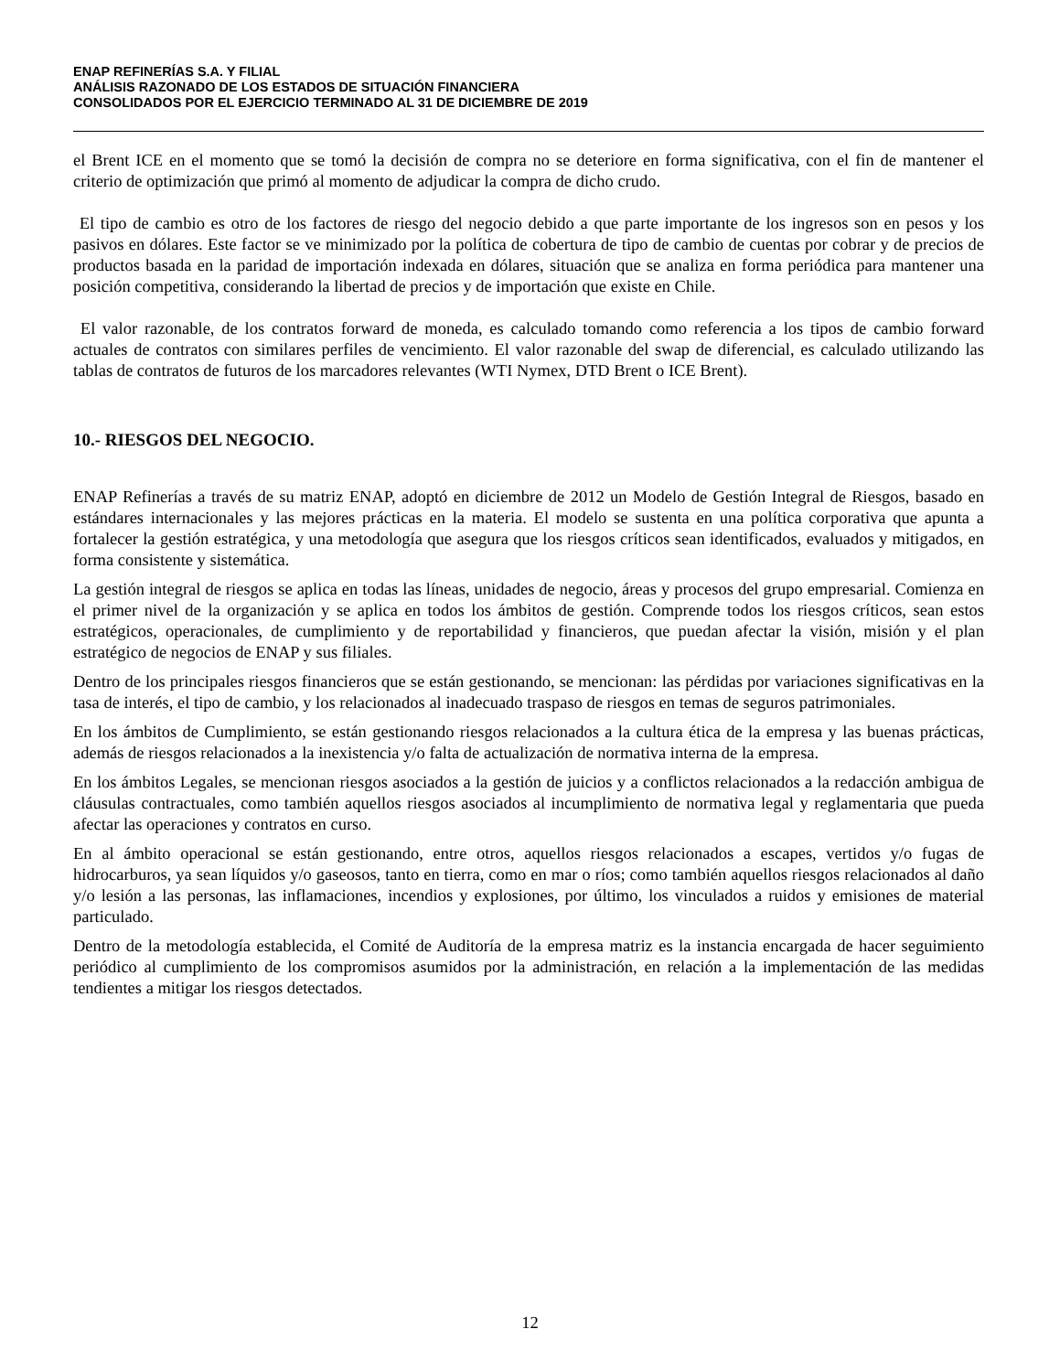ENAP REFINERÍAS S.A. Y FILIAL
ANÁLISIS RAZONADO DE LOS ESTADOS DE SITUACIÓN FINANCIERA
CONSOLIDADOS POR EL EJERCICIO TERMINADO AL 31 DE DICIEMBRE DE 2019
el Brent ICE en el momento que se tomó la decisión de compra no se deteriore en forma significativa, con el fin de mantener el criterio de optimización que primó al momento de adjudicar la compra de dicho crudo.
El tipo de cambio es otro de los factores de riesgo del negocio debido a que parte importante de los ingresos son en pesos y los pasivos en dólares. Este factor se ve minimizado por la política de cobertura de tipo de cambio de cuentas por cobrar y de precios de productos basada en la paridad de importación indexada en dólares, situación que se analiza en forma periódica para mantener una posición competitiva, considerando la libertad de precios y de importación que existe en Chile.
El valor razonable, de los contratos forward de moneda, es calculado tomando como referencia a los tipos de cambio forward actuales de contratos con similares perfiles de vencimiento. El valor razonable del swap de diferencial, es calculado utilizando las tablas de contratos de futuros de los marcadores relevantes (WTI Nymex, DTD Brent o ICE Brent).
10.- RIESGOS DEL NEGOCIO.
ENAP Refinerías a través de su matriz ENAP, adoptó en diciembre de 2012 un Modelo de Gestión Integral de Riesgos, basado en estándares internacionales y las mejores prácticas en la materia. El modelo se sustenta en una política corporativa que apunta a fortalecer la gestión estratégica, y una metodología que asegura que los riesgos críticos sean identificados, evaluados y mitigados, en forma consistente y sistemática.
La gestión integral de riesgos se aplica en todas las líneas, unidades de negocio, áreas y procesos del grupo empresarial. Comienza en el primer nivel de la organización y se aplica en todos los ámbitos de gestión. Comprende todos los riesgos críticos, sean estos estratégicos, operacionales, de cumplimiento y de reportabilidad y financieros, que puedan afectar la visión, misión y el plan estratégico de negocios de ENAP y sus filiales.
Dentro de los principales riesgos financieros que se están gestionando, se mencionan: las pérdidas por variaciones significativas en la tasa de interés, el tipo de cambio, y los relacionados al inadecuado traspaso de riesgos en temas de seguros patrimoniales.
En los ámbitos de Cumplimiento, se están gestionando riesgos relacionados a la cultura ética de la empresa y las buenas prácticas, además de riesgos relacionados a la inexistencia y/o falta de actualización de normativa interna de la empresa.
En los ámbitos Legales, se mencionan riesgos asociados a la gestión de juicios y a conflictos relacionados a la redacción ambigua de cláusulas contractuales, como también aquellos riesgos asociados al incumplimiento de normativa legal y reglamentaria que pueda afectar las operaciones y contratos en curso.
En al ámbito operacional se están gestionando, entre otros, aquellos riesgos relacionados a escapes, vertidos y/o fugas de hidrocarburos, ya sean líquidos y/o gaseosos, tanto en tierra, como en mar o ríos; como también aquellos riesgos relacionados al daño y/o lesión a las personas, las inflamaciones, incendios y explosiones, por último, los vinculados a ruidos y emisiones de material particulado.
Dentro de la metodología establecida, el Comité de Auditoría de la empresa matriz es la instancia encargada de hacer seguimiento periódico al cumplimiento de los compromisos asumidos por la administración, en relación a la implementación de las medidas tendientes a mitigar los riesgos detectados.
12